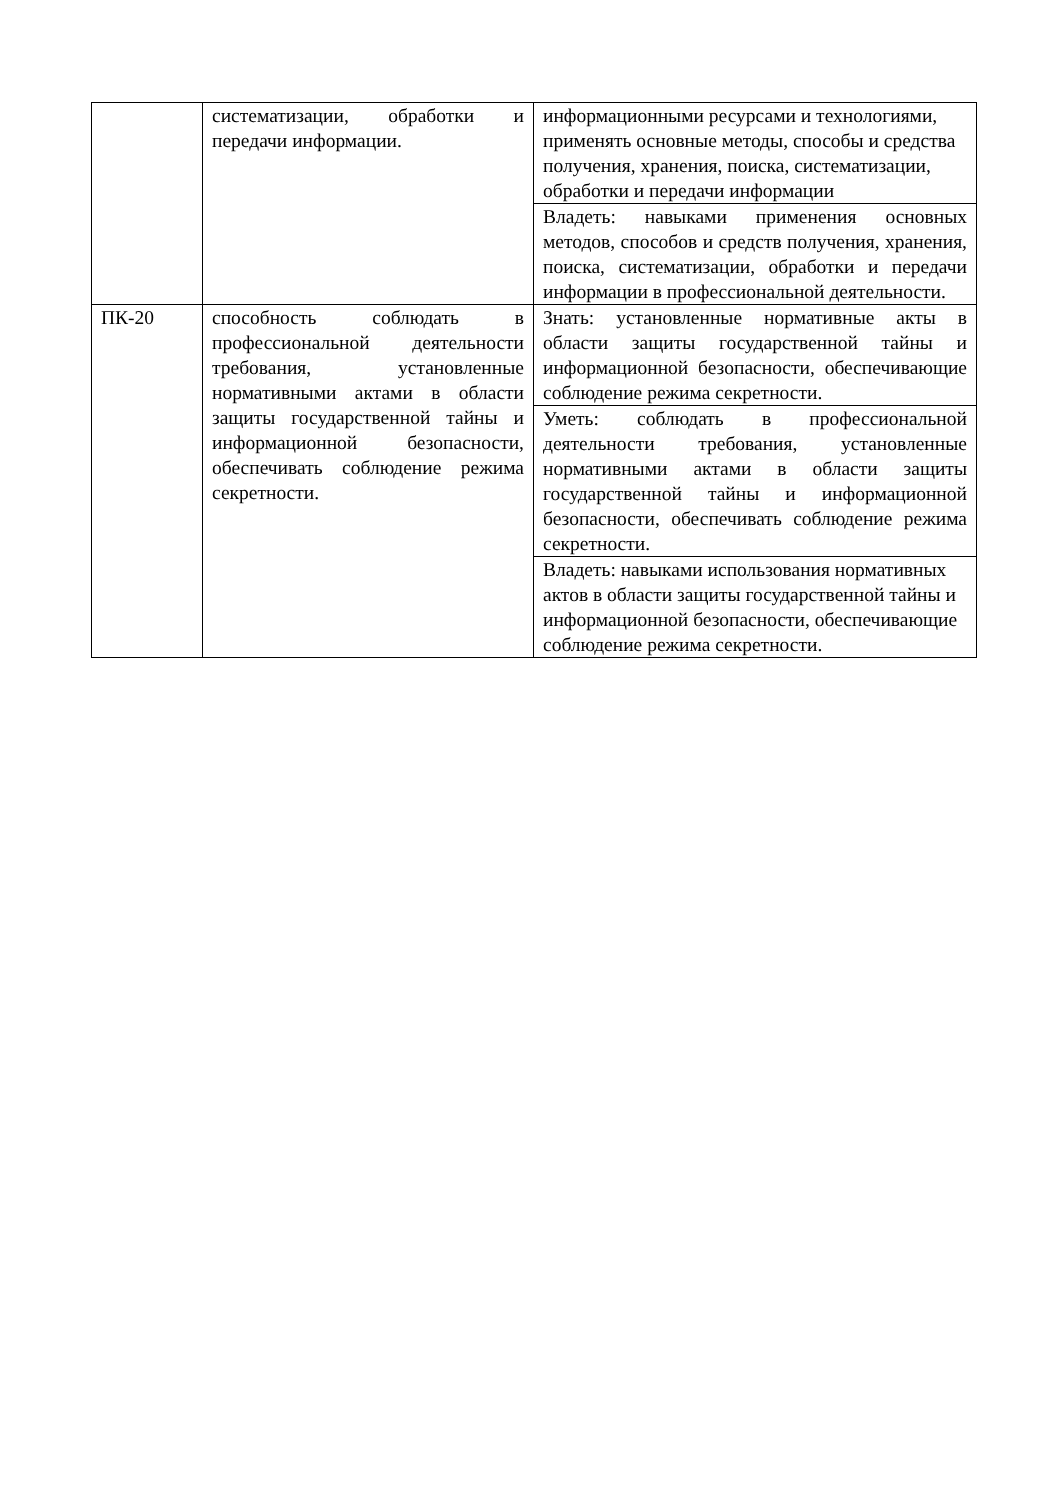| | систематизации, обработки и передачи информации. | информационными ресурсами и технологиями, применять основные методы, способы и средства получения, хранения, поиска, систематизации, обработки и передачи информации |
| | | Владеть: навыками применения основных методов, способов и средств получения, хранения, поиска, систематизации, обработки и передачи информации в профессиональной деятельности. |
| ПК-20 | способность соблюдать в профессиональной деятельности требования, установленные нормативными актами в области защиты государственной тайны и информационной безопасности, обеспечивать соблюдение режима секретности. | Знать: установленные нормативные акты в области защиты государственной тайны и информационной безопасности, обеспечивающие соблюдение режима секретности. |
| | | Уметь: соблюдать в профессиональной деятельности требования, установленные нормативными актами в области защиты государственной тайны и информационной безопасности, обеспечивать соблюдение режима секретности. |
| | | Владеть: навыками использования нормативных актов в области защиты государственной тайны и информационной безопасности, обеспечивающие соблюдение режима секретности. |